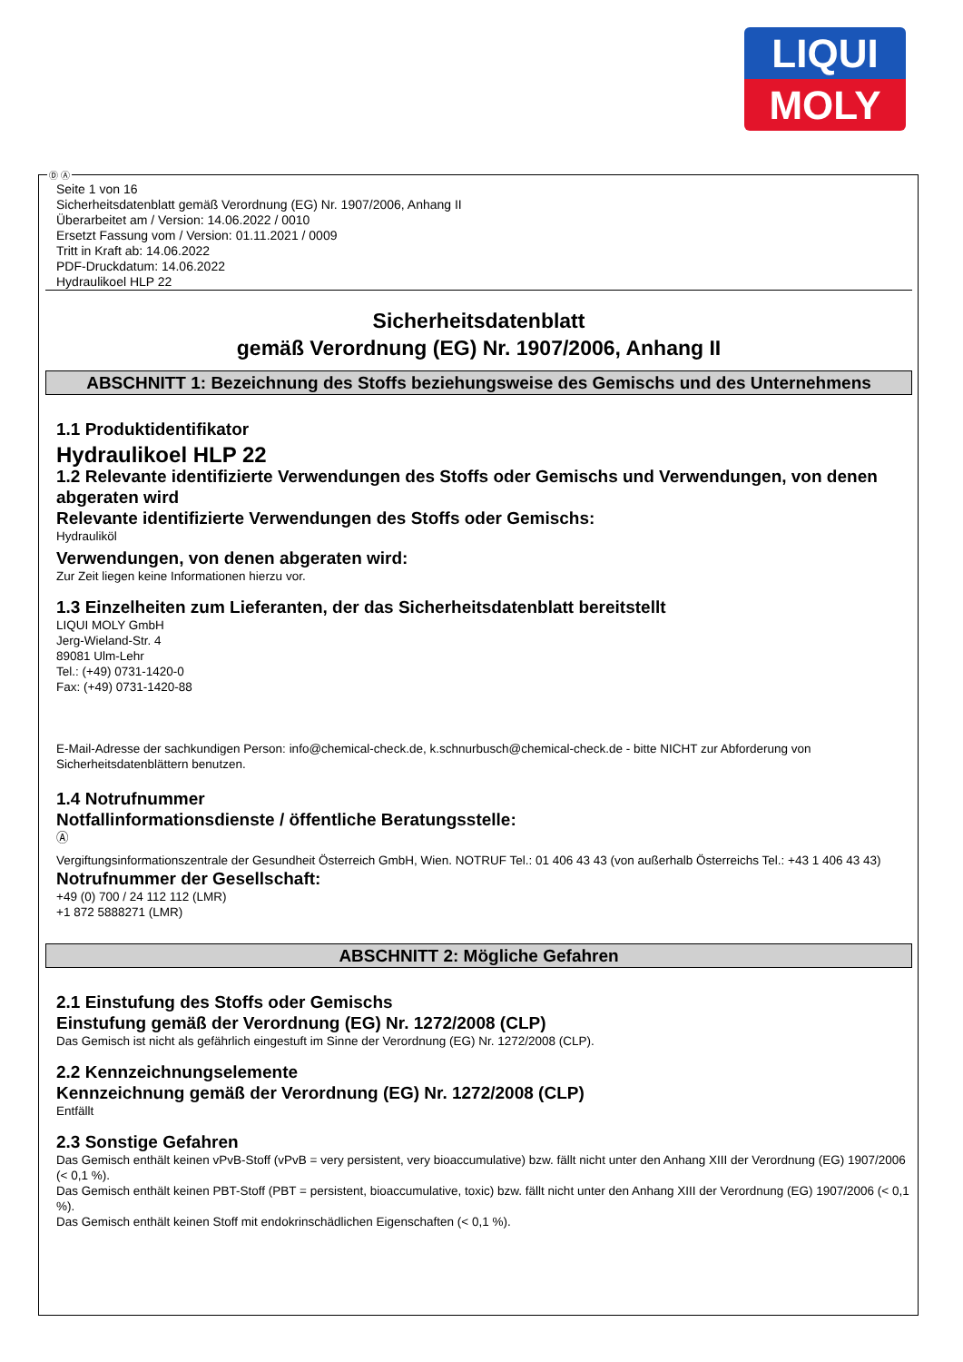LIQUI
MOLY
Ⓓ Ⓐ
Seite 1 von 16
Sicherheitsdatenblatt gemäß Verordnung (EG) Nr. 1907/2006, Anhang II
Überarbeitet am / Version: 14.06.2022 / 0010
Ersetzt Fassung vom / Version: 01.11.2021 / 0009
Tritt in Kraft ab: 14.06.2022
PDF-Druckdatum: 14.06.2022
Hydraulikoel HLP 22
Sicherheitsdatenblatt
gemäß Verordnung (EG) Nr. 1907/2006, Anhang II
ABSCHNITT 1: Bezeichnung des Stoffs beziehungsweise des Gemischs und des Unternehmens
1.1 Produktidentifikator
Hydraulikoel HLP 22
1.2 Relevante identifizierte Verwendungen des Stoffs oder Gemischs und Verwendungen, von denen abgeraten wird
Relevante identifizierte Verwendungen des Stoffs oder Gemischs:
Hydrauliköl
Verwendungen, von denen abgeraten wird:
Zur Zeit liegen keine Informationen hierzu vor.
1.3 Einzelheiten zum Lieferanten, der das Sicherheitsdatenblatt bereitstellt
LIQUI MOLY GmbH
Jerg-Wieland-Str. 4
89081 Ulm-Lehr
Tel.: (+49) 0731-1420-0
Fax: (+49) 0731-1420-88
E-Mail-Adresse der sachkundigen Person: info@chemical-check.de, k.schnurbusch@chemical-check.de - bitte NICHT zur Abforderung von Sicherheitsdatenblättern benutzen.
1.4 Notrufnummer
Notfallinformationsdienste / öffentliche Beratungsstelle:
Ⓐ
Vergiftungsinformationszentrale der Gesundheit Österreich GmbH, Wien. NOTRUF Tel.: 01 406 43 43 (von außerhalb Österreichs Tel.: +43 1 406 43 43)
Notrufnummer der Gesellschaft:
+49 (0) 700 / 24 112 112 (LMR)
+1 872 5888271 (LMR)
ABSCHNITT 2: Mögliche Gefahren
2.1 Einstufung des Stoffs oder Gemischs
Einstufung gemäß der Verordnung (EG) Nr. 1272/2008 (CLP)
Das Gemisch ist nicht als gefährlich eingestuft im Sinne der Verordnung (EG) Nr. 1272/2008 (CLP).
2.2 Kennzeichnungselemente
Kennzeichnung gemäß der Verordnung (EG) Nr. 1272/2008 (CLP)
Entfällt
2.3 Sonstige Gefahren
Das Gemisch enthält keinen vPvB-Stoff (vPvB = very persistent, very bioaccumulative) bzw. fällt nicht unter den Anhang XIII der Verordnung (EG) 1907/2006 (< 0,1 %).
Das Gemisch enthält keinen PBT-Stoff (PBT = persistent, bioaccumulative, toxic) bzw. fällt nicht unter den Anhang XIII der Verordnung (EG) 1907/2006 (< 0,1 %).
Das Gemisch enthält keinen Stoff mit endokrinschädlichen Eigenschaften (< 0,1 %).